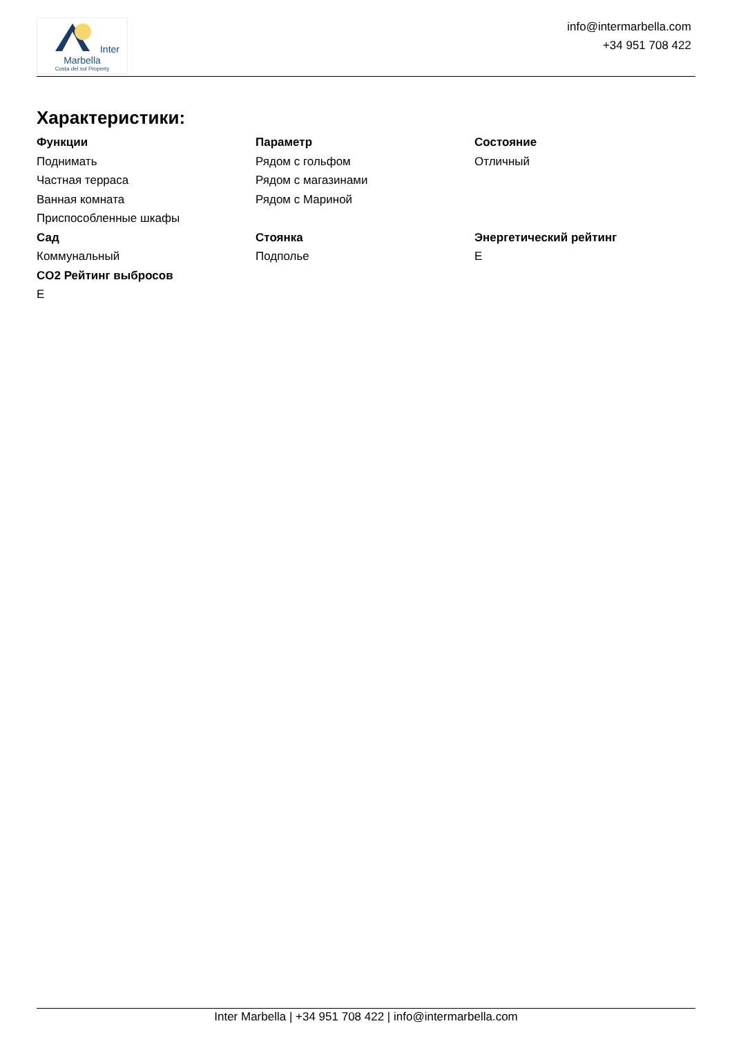Inter Marbella
Costa del sol Property
info@intermarbella.com
+34 951 708 422
Характеристики:
Функции
Поднимать
Частная терраса
Ванная комната
Приспособленные шкафы
Параметр
Рядом с гольфом
Рядом с магазинами
Рядом с Мариной
Состояние
Отличный
Сад
Коммунальный
Стоянка
Подполье
Энергетический рейтинг
E
CO2 Рейтинг выбросов
E
Inter Marbella | +34 951 708 422 | info@intermarbella.com